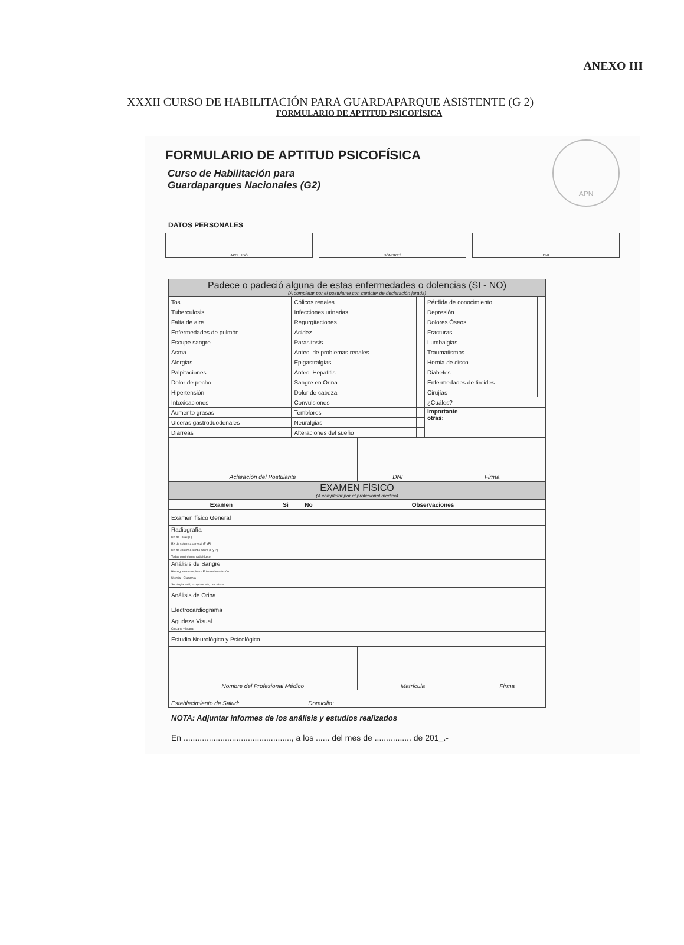ANEXO III
XXXII CURSO DE HABILITACIÓN PARA GUARDAPARQUE ASISTENTE (G 2)
FORMULARIO DE APTITUD PSICOFÍSICA
FORMULARIO DE APTITUD PSICOFÍSICA
APN
Curso de Habilitación para
Guardaparques Nacionales (G2)
DATOS PERSONALES
APELLIDO NOMBRES DNI
| Padece o padeció alguna de estas enfermedades o dolencias (SI - NO) (A completar por el postulante con carácter de declaración jurada) | | | | | |
| --- | --- | --- | --- | --- | --- |
| Tos | | Cólicos renales | | Pérdida de conocimiento | |
| Tuberculosis | | Infecciones urinarias | | Depresión | |
| Falta de aire | | Regurgitaciones | | Dolores Óseos | |
| Enfermedades de pulmón | | Acidez | | Fracturas | |
| Escupe sangre | | Parasitosis | | Lumbalgias | |
| Asma | | Antec. de problemas renales | | Traumatismos | |
| Alergias | | Epigastralgias | | Hernia de disco | |
| Palpitaciones | | Antec. Hepatitis | | Diabetes | |
| Dolor de pecho | | Sangre en Orina | | Enfermedades de tiroides | |
| Hipertensión | | Dolor de cabeza | | Cirujías | |
| Intoxicaciones | | Convulsiones | | ¿Cuáles? | |
| Aumento grasas | | Temblores | | Importante otras: | |
| Ulceras gastroduodenales | | Neuralgias | | | |
| Diarreas | | Alteraciones del sueño | | | |
| Aclaración del Postulante | DNI | Firma |
| EXAMEN FÍSICO (A completar por el profesional médico) | | | |
| --- | --- | --- | --- |
| Examen | Si | No | Observaciones |
| Examen físico General | | | |
| Radiografía RX de Torax (F) RX de columna cervical (F yP) RX de columna lumbo sacra (F y P) Todas con informe radiológico | | | |
| Análisis de Sangre Hemograma completo - Eritrosedimentación Uremia - Glucemia Serología: vdrl, toxoplamosis, brucelosis | | | |
| Análisis de Orina | | | |
| Electrocardiograma | | | |
| Agudeza Visual Cercana y lejana | | | |
| Estudio Neurológico y Psicológico | | | |
| Nombre del Profesional Médico | Matrícula | Firma |
| Establecimiento de Salud: ........................................ Domicilio: .......................... | | |
NOTA: Adjuntar informes de los análisis y estudios realizados
En ..............................................., a los ...... del mes de ................ de 201_.-